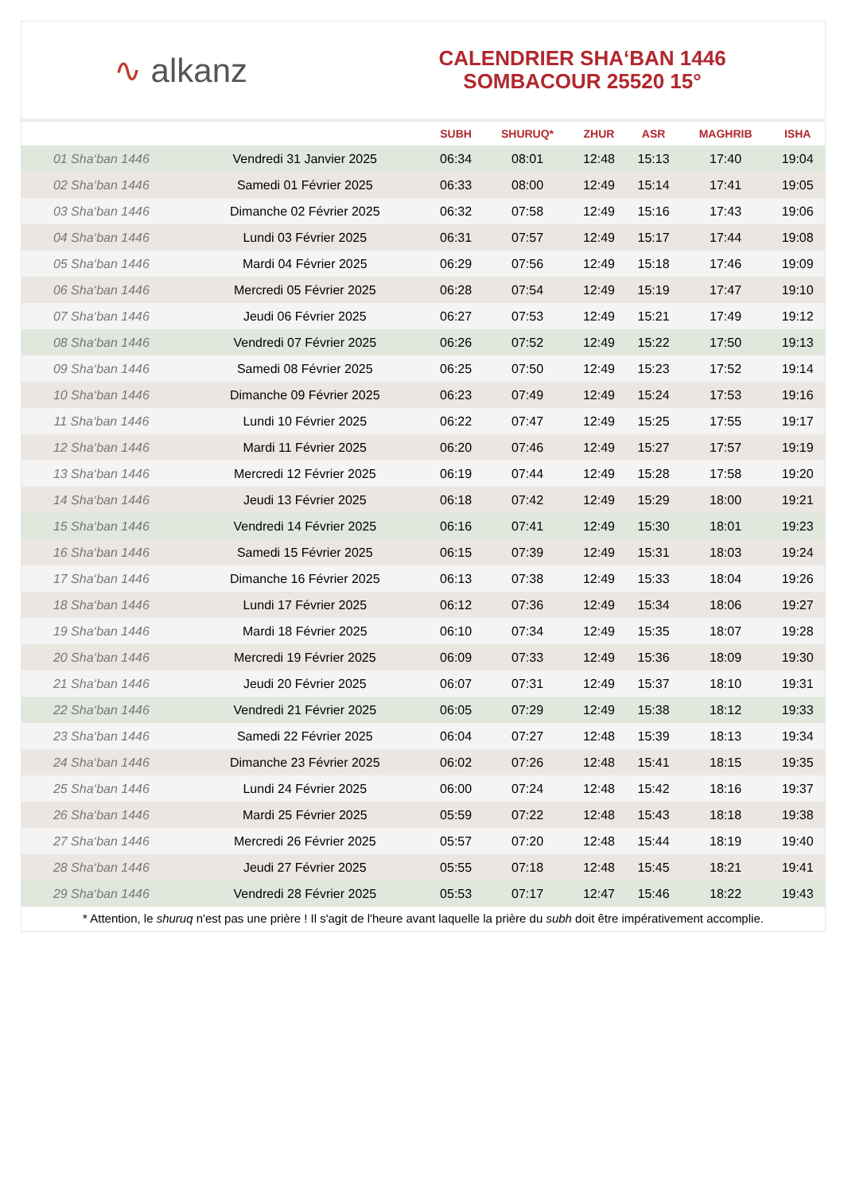∿ alkanz
CALENDRIER SHA‘BAN 1446
SOMBACOUR 25520 15°
| | | SUBH | SHURUQ* | ZHUR | ASR | MAGHRIB | ISHA |
| --- | --- | --- | --- | --- | --- | --- | --- |
| 01 Sha‘ban 1446 | Vendredi 31 Janvier 2025 | 06:34 | 08:01 | 12:48 | 15:13 | 17:40 | 19:04 |
| 02 Sha‘ban 1446 | Samedi 01 Février 2025 | 06:33 | 08:00 | 12:49 | 15:14 | 17:41 | 19:05 |
| 03 Sha‘ban 1446 | Dimanche 02 Février 2025 | 06:32 | 07:58 | 12:49 | 15:16 | 17:43 | 19:06 |
| 04 Sha‘ban 1446 | Lundi 03 Février 2025 | 06:31 | 07:57 | 12:49 | 15:17 | 17:44 | 19:08 |
| 05 Sha‘ban 1446 | Mardi 04 Février 2025 | 06:29 | 07:56 | 12:49 | 15:18 | 17:46 | 19:09 |
| 06 Sha‘ban 1446 | Mercredi 05 Février 2025 | 06:28 | 07:54 | 12:49 | 15:19 | 17:47 | 19:10 |
| 07 Sha‘ban 1446 | Jeudi 06 Février 2025 | 06:27 | 07:53 | 12:49 | 15:21 | 17:49 | 19:12 |
| 08 Sha‘ban 1446 | Vendredi 07 Février 2025 | 06:26 | 07:52 | 12:49 | 15:22 | 17:50 | 19:13 |
| 09 Sha‘ban 1446 | Samedi 08 Février 2025 | 06:25 | 07:50 | 12:49 | 15:23 | 17:52 | 19:14 |
| 10 Sha‘ban 1446 | Dimanche 09 Février 2025 | 06:23 | 07:49 | 12:49 | 15:24 | 17:53 | 19:16 |
| 11 Sha‘ban 1446 | Lundi 10 Février 2025 | 06:22 | 07:47 | 12:49 | 15:25 | 17:55 | 19:17 |
| 12 Sha‘ban 1446 | Mardi 11 Février 2025 | 06:20 | 07:46 | 12:49 | 15:27 | 17:57 | 19:19 |
| 13 Sha‘ban 1446 | Mercredi 12 Février 2025 | 06:19 | 07:44 | 12:49 | 15:28 | 17:58 | 19:20 |
| 14 Sha‘ban 1446 | Jeudi 13 Février 2025 | 06:18 | 07:42 | 12:49 | 15:29 | 18:00 | 19:21 |
| 15 Sha‘ban 1446 | Vendredi 14 Février 2025 | 06:16 | 07:41 | 12:49 | 15:30 | 18:01 | 19:23 |
| 16 Sha‘ban 1446 | Samedi 15 Février 2025 | 06:15 | 07:39 | 12:49 | 15:31 | 18:03 | 19:24 |
| 17 Sha‘ban 1446 | Dimanche 16 Février 2025 | 06:13 | 07:38 | 12:49 | 15:33 | 18:04 | 19:26 |
| 18 Sha‘ban 1446 | Lundi 17 Février 2025 | 06:12 | 07:36 | 12:49 | 15:34 | 18:06 | 19:27 |
| 19 Sha‘ban 1446 | Mardi 18 Février 2025 | 06:10 | 07:34 | 12:49 | 15:35 | 18:07 | 19:28 |
| 20 Sha‘ban 1446 | Mercredi 19 Février 2025 | 06:09 | 07:33 | 12:49 | 15:36 | 18:09 | 19:30 |
| 21 Sha‘ban 1446 | Jeudi 20 Février 2025 | 06:07 | 07:31 | 12:49 | 15:37 | 18:10 | 19:31 |
| 22 Sha‘ban 1446 | Vendredi 21 Février 2025 | 06:05 | 07:29 | 12:49 | 15:38 | 18:12 | 19:33 |
| 23 Sha‘ban 1446 | Samedi 22 Février 2025 | 06:04 | 07:27 | 12:48 | 15:39 | 18:13 | 19:34 |
| 24 Sha‘ban 1446 | Dimanche 23 Février 2025 | 06:02 | 07:26 | 12:48 | 15:41 | 18:15 | 19:35 |
| 25 Sha‘ban 1446 | Lundi 24 Février 2025 | 06:00 | 07:24 | 12:48 | 15:42 | 18:16 | 19:37 |
| 26 Sha‘ban 1446 | Mardi 25 Février 2025 | 05:59 | 07:22 | 12:48 | 15:43 | 18:18 | 19:38 |
| 27 Sha‘ban 1446 | Mercredi 26 Février 2025 | 05:57 | 07:20 | 12:48 | 15:44 | 18:19 | 19:40 |
| 28 Sha‘ban 1446 | Jeudi 27 Février 2025 | 05:55 | 07:18 | 12:48 | 15:45 | 18:21 | 19:41 |
| 29 Sha‘ban 1446 | Vendredi 28 Février 2025 | 05:53 | 07:17 | 12:47 | 15:46 | 18:22 | 19:43 |
* Attention, le shuruq n'est pas une prière ! Il s'agit de l'heure avant laquelle la prière du subh doit être impérativement accomplie.